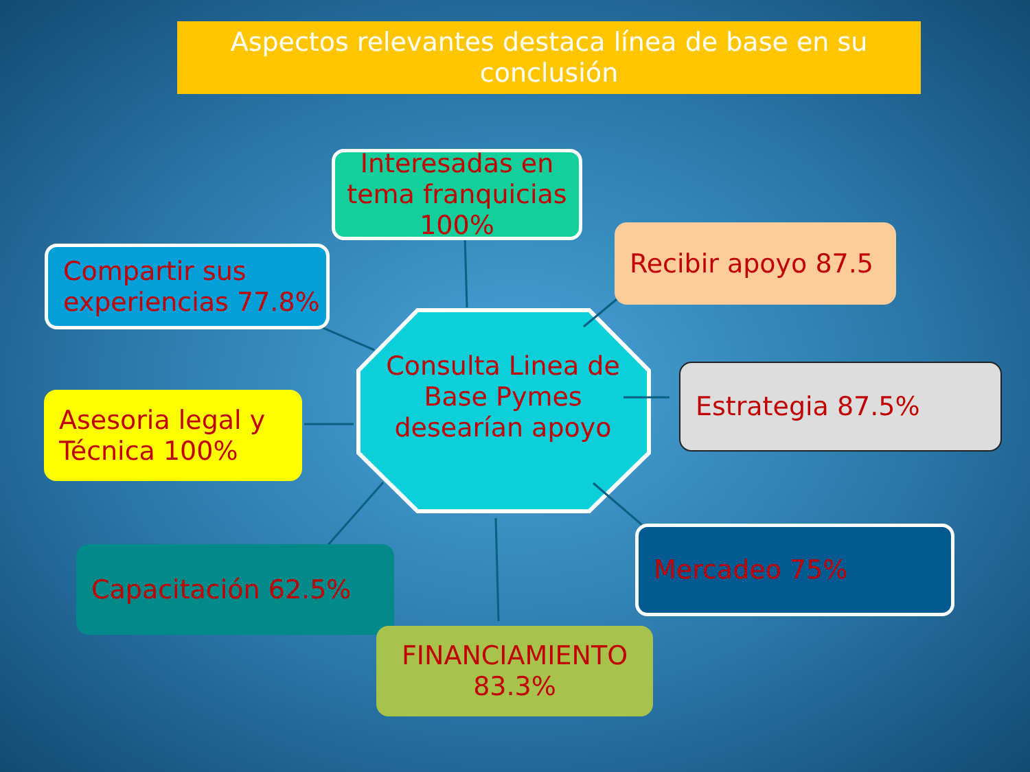Aspectos relevantes destaca línea de base en su
conclusión
Interesadas en tema franquicias 100%
Compartir sus experiencias 77.8%
Recibir apoyo 87.5
Consulta Linea de Base Pymes desearían apoyo
Estrategia 87.5%
Asesoria legal y Técnica 100%
Mercadeo 75%
Capacitación 62.5%
FINANCIAMIENTO 83.3%